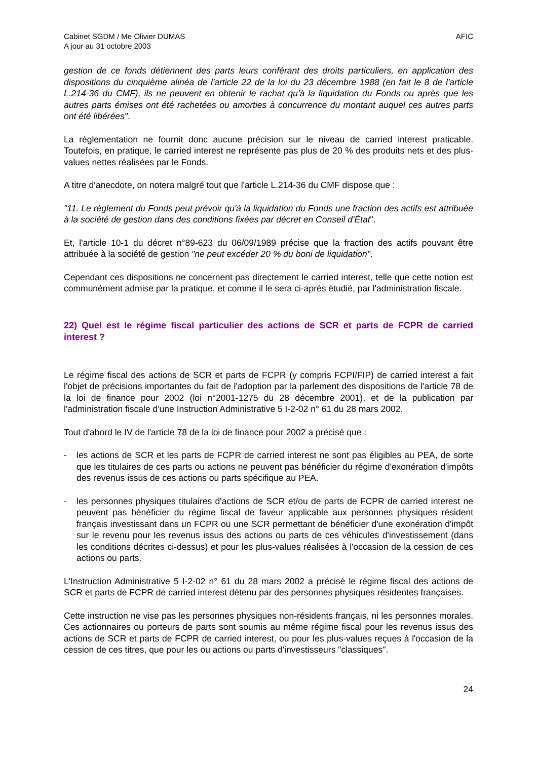Cabinet SGDM / Me Olivier DUMAS
A jour au 31 octobre 2003
AFIC
gestion de ce fonds détiennent des parts leurs conférant des droits particuliers, en application des dispositions du cinquième alinéa de l'article 22 de la loi du 23 décembre 1988 (en fait le 8 de l'article L.214-36 du CMF), ils ne peuvent en obtenir le rachat qu'à la liquidation du Fonds ou après que les autres parts émises ont été rachetées ou amorties à concurrence du montant auquel ces autres parts ont été libérées".
La réglementation ne fournit donc aucune précision sur le niveau de carried interest praticable. Toutefois, en pratique, le carried interest ne représente pas plus de 20 % des produits nets et des plus-values nettes réalisées par le Fonds.
A titre d'anecdote, on notera malgré tout que l'article L.214-36 du CMF dispose que :
"11. Le règlement du Fonds peut prévoir qu'à la liquidation du Fonds une fraction des actifs est attribuée à la société de gestion dans des conditions fixées par décret en Conseil d'État".
Et, l'article 10-1 du décret n°89-623 du 06/09/1989 précise que la fraction des actifs pouvant être attribuée à la société de gestion "ne peut excéder 20 % du boni de liquidation".
Cependant ces dispositions ne concernent pas directement le carried interest, telle que cette notion est communément admise par la pratique, et comme il le sera ci-après étudié, par l'administration fiscale.
22) Quel est le régime fiscal particulier des actions de SCR et parts de FCPR de carried interest ?
Le régime fiscal des actions de SCR et parts de FCPR (y compris FCPI/FIP) de carried interest a fait l'objet de précisions importantes du fait de l'adoption par la parlement des dispositions de l'article 78 de la loi de finance pour 2002 (loi n°2001-1275 du 28 décembre 2001), et de la publication par l'administration fiscale d'une Instruction Administrative 5 I-2-02 n° 61 du 28 mars 2002.
Tout d'abord le IV de l'article 78 de la loi de finance pour 2002 a précisé que :
- les actions de SCR et les parts de FCPR de carried interest ne sont pas éligibles au PEA, de sorte que les titulaires de ces parts ou actions ne peuvent pas bénéficier du régime d'exonération d'impôts des revenus issus de ces actions ou parts spécifique au PEA.
- les personnes physiques titulaires d'actions de SCR et/ou de parts de FCPR de carried interest ne peuvent pas bénéficier du régime fiscal de faveur applicable aux personnes physiques résident français investissant dans un FCPR ou une SCR permettant de bénéficier d'une exonération d'impôt sur le revenu pour les revenus issus des actions ou parts de ces véhicules d'investissement (dans les conditions décrites ci-dessus) et pour les plus-values réalisées à l'occasion de la cession de ces actions ou parts.
L'Instruction Administrative 5 I-2-02 n° 61 du 28 mars 2002 a précisé le régime fiscal des actions de SCR et parts de FCPR de carried interest détenu par des personnes physiques résidentes françaises.
Cette instruction ne vise pas les personnes physiques non-résidents français, ni les personnes morales. Ces actionnaires ou porteurs de parts sont soumis au même régime fiscal pour les revenus issus des actions de SCR et parts de FCPR de carried interest, ou pour les plus-values reçues à l'occasion de la cession de ces titres, que pour les ou actions ou parts d'investisseurs "classiques".
24